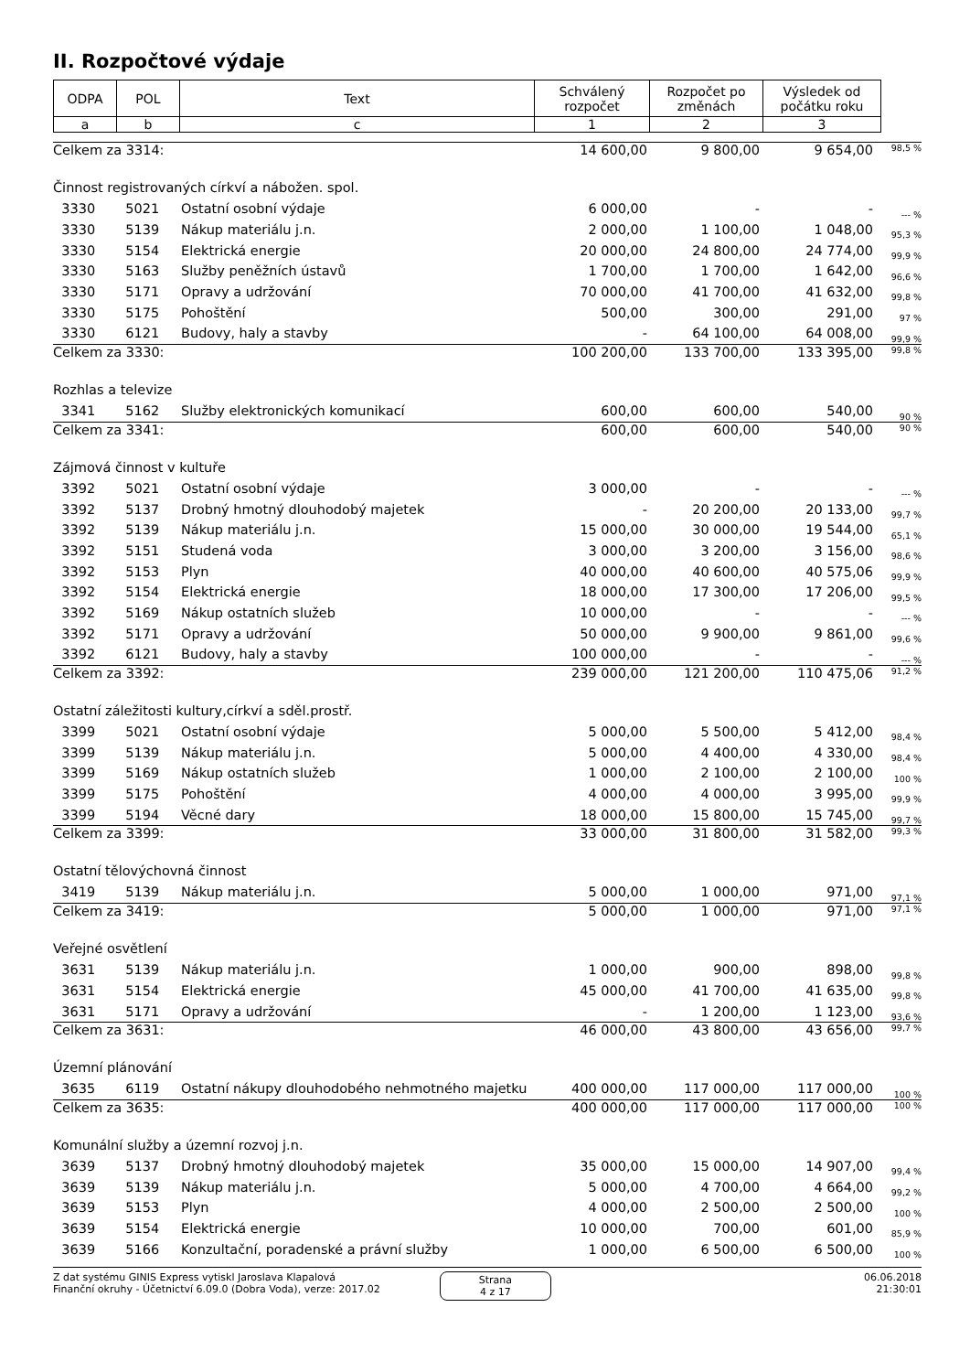II. Rozpočtové výdaje
| ODPA | POL | Text | Schválený rozpočet | Rozpočet po změnách | Výsledek od počátku roku |
| --- | --- | --- | --- | --- | --- |
| a | b | c | 1 | 2 | 3 |
| Celkem za 3314: | | | 14 600,00 | 9 800,00 | 9 654,00 | 98,5 % |
| Činnost registrovaných církví a nábožen. spol. | | | | | | |
| 3330 | 5021 | Ostatní osobní výdaje | 6 000,00 | - | - | --- % |
| 3330 | 5139 | Nákup materiálu j.n. | 2 000,00 | 1 100,00 | 1 048,00 | 95,3 % |
| 3330 | 5154 | Elektrická energie | 20 000,00 | 24 800,00 | 24 774,00 | 99,9 % |
| 3330 | 5163 | Služby peněžních ústavů | 1 700,00 | 1 700,00 | 1 642,00 | 96,6 % |
| 3330 | 5171 | Opravy a udržování | 70 000,00 | 41 700,00 | 41 632,00 | 99,8 % |
| 3330 | 5175 | Pohoštění | 500,00 | 300,00 | 291,00 | 97 % |
| 3330 | 6121 | Budovy, haly a stavby | - | 64 100,00 | 64 008,00 | 99,9 % |
| Celkem za 3330: | | | 100 200,00 | 133 700,00 | 133 395,00 | 99,8 % |
| Rozhlas a televize | | | | | | |
| 3341 | 5162 | Služby elektronických komunikací | 600,00 | 600,00 | 540,00 | 90 % |
| Celkem za 3341: | | | 600,00 | 600,00 | 540,00 | 90 % |
| Zájmová činnost v kultuře | | | | | | |
| 3392 | 5021 | Ostatní osobní výdaje | 3 000,00 | - | - | --- % |
| 3392 | 5137 | Drobný hmotný dlouhodobý majetek | - | 20 200,00 | 20 133,00 | 99,7 % |
| 3392 | 5139 | Nákup materiálu j.n. | 15 000,00 | 30 000,00 | 19 544,00 | 65,1 % |
| 3392 | 5151 | Studená voda | 3 000,00 | 3 200,00 | 3 156,00 | 98,6 % |
| 3392 | 5153 | Plyn | 40 000,00 | 40 600,00 | 40 575,06 | 99,9 % |
| 3392 | 5154 | Elektrická energie | 18 000,00 | 17 300,00 | 17 206,00 | 99,5 % |
| 3392 | 5169 | Nákup ostatních služeb | 10 000,00 | - | - | --- % |
| 3392 | 5171 | Opravy a udržování | 50 000,00 | 9 900,00 | 9 861,00 | 99,6 % |
| 3392 | 6121 | Budovy, haly a stavby | 100 000,00 | - | - | --- % |
| Celkem za 3392: | | | 239 000,00 | 121 200,00 | 110 475,06 | 91,2 % |
| Ostatní záležitosti kultury,církví a sděl.prostř. | | | | | | |
| 3399 | 5021 | Ostatní osobní výdaje | 5 000,00 | 5 500,00 | 5 412,00 | 98,4 % |
| 3399 | 5139 | Nákup materiálu j.n. | 5 000,00 | 4 400,00 | 4 330,00 | 98,4 % |
| 3399 | 5169 | Nákup ostatních služeb | 1 000,00 | 2 100,00 | 2 100,00 | 100 % |
| 3399 | 5175 | Pohoštění | 4 000,00 | 4 000,00 | 3 995,00 | 99,9 % |
| 3399 | 5194 | Věcné dary | 18 000,00 | 15 800,00 | 15 745,00 | 99,7 % |
| Celkem za 3399: | | | 33 000,00 | 31 800,00 | 31 582,00 | 99,3 % |
| Ostatní tělovýchovná činnost | | | | | | |
| 3419 | 5139 | Nákup materiálu j.n. | 5 000,00 | 1 000,00 | 971,00 | 97,1 % |
| Celkem za 3419: | | | 5 000,00 | 1 000,00 | 971,00 | 97,1 % |
| Veřejné osvětlení | | | | | | |
| 3631 | 5139 | Nákup materiálu j.n. | 1 000,00 | 900,00 | 898,00 | 99,8 % |
| 3631 | 5154 | Elektrická energie | 45 000,00 | 41 700,00 | 41 635,00 | 99,8 % |
| 3631 | 5171 | Opravy a udržování | - | 1 200,00 | 1 123,00 | 93,6 % |
| Celkem za 3631: | | | 46 000,00 | 43 800,00 | 43 656,00 | 99,7 % |
| Územní plánování | | | | | | |
| 3635 | 6119 | Ostatní nákupy dlouhodobého nehmotného majetku | 400 000,00 | 117 000,00 | 117 000,00 | 100 % |
| Celkem za 3635: | | | 400 000,00 | 117 000,00 | 117 000,00 | 100 % |
| Komunální služby a územní rozvoj j.n. | | | | | | |
| 3639 | 5137 | Drobný hmotný dlouhodobý majetek | 35 000,00 | 15 000,00 | 14 907,00 | 99,4 % |
| 3639 | 5139 | Nákup materiálu j.n. | 5 000,00 | 4 700,00 | 4 664,00 | 99,2 % |
| 3639 | 5153 | Plyn | 4 000,00 | 2 500,00 | 2 500,00 | 100 % |
| 3639 | 5154 | Elektrická energie | 10 000,00 | 700,00 | 601,00 | 85,9 % |
| 3639 | 5166 | Konzultační, poradenské a právní služby | 1 000,00 | 6 500,00 | 6 500,00 | 100 % |
Z dat systému GINIS Express vytiskl Jaroslava Klapalová
Finanční okruhy - Účetnictví 6.09.0 (Dobra Voda), verze: 2017.02
Strana
4 z 17
06.06.2018
21:30:01